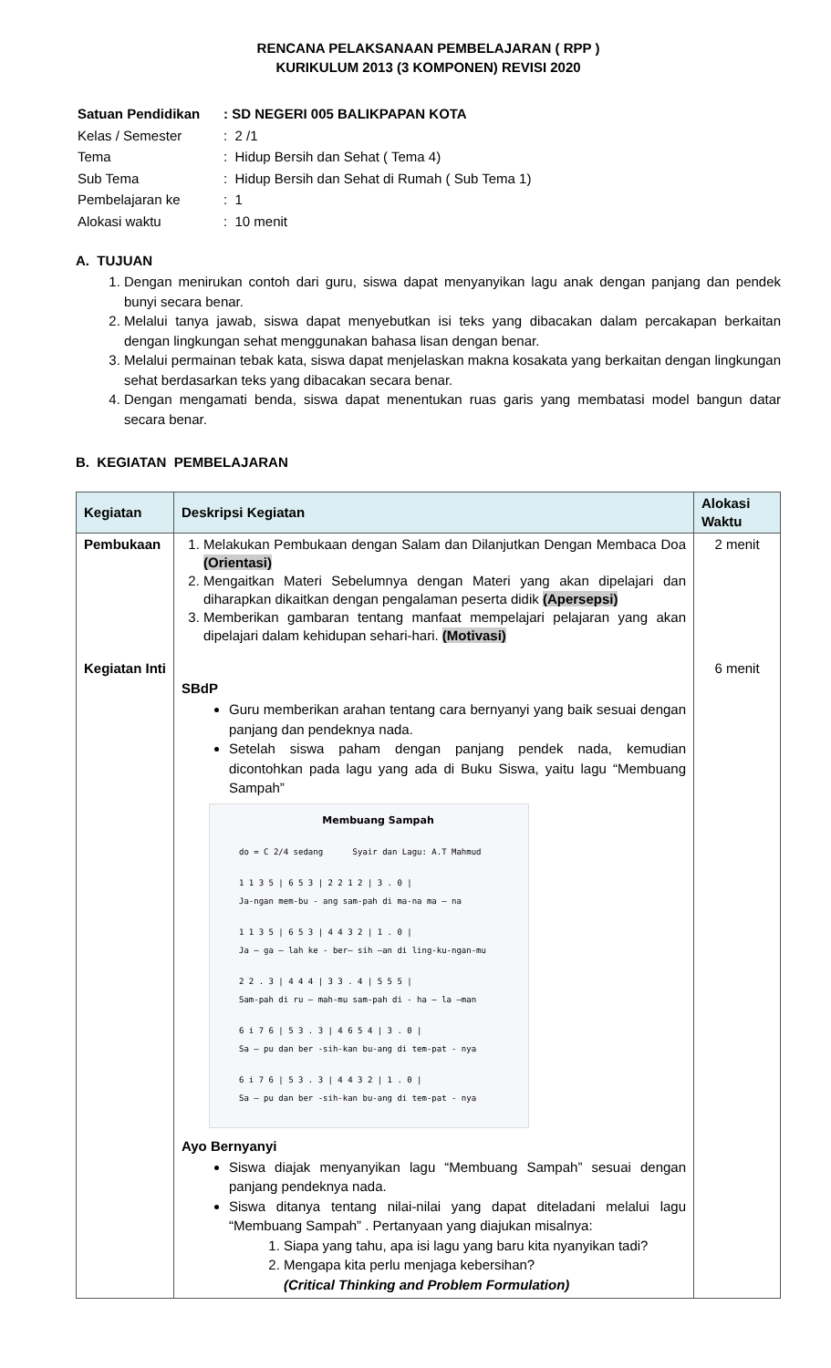RENCANA PELAKSANAAN PEMBELAJARAN ( RPP )
KURIKULUM 2013 (3 KOMPONEN) REVISI 2020
| Satuan Pendidikan | : SD NEGERI 005 BALIKPAPAN KOTA |
| Kelas / Semester | : 2 /1 |
| Tema | : Hidup Bersih dan Sehat ( Tema 4) |
| Sub Tema | : Hidup Bersih dan Sehat di Rumah ( Sub Tema 1) |
| Pembelajaran ke | : 1 |
| Alokasi waktu | : 10 menit |
A. TUJUAN
1. Dengan menirukan contoh dari guru, siswa dapat menyanyikan lagu anak dengan panjang dan pendek bunyi secara benar.
2. Melalui tanya jawab, siswa dapat menyebutkan isi teks yang dibacakan dalam percakapan berkaitan dengan lingkungan sehat menggunakan bahasa lisan dengan benar.
3. Melalui permainan tebak kata, siswa dapat menjelaskan makna kosakata yang berkaitan dengan lingkungan sehat berdasarkan teks yang dibacakan secara benar.
4. Dengan mengamati benda, siswa dapat menentukan ruas garis yang membatasi model bangun datar secara benar.
B. KEGIATAN PEMBELAJARAN
| Kegiatan | Deskripsi Kegiatan | Alokasi Waktu |
| --- | --- | --- |
| Pembukaan | 1. Melakukan Pembukaan dengan Salam dan Dilanjutkan Dengan Membaca Doa (Orientasi) 2. Mengaitkan Materi Sebelumnya dengan Materi yang akan dipelajari dan diharapkan dikaitkan dengan pengalaman peserta didik (Apersepsi) 3. Memberikan gambaran tentang manfaat mempelajari pelajaran yang akan dipelajari dalam kehidupan sehari-hari. (Motivasi) | 2 menit |
| Kegiatan Inti | SBdP Guru memberikan arahan tentang cara bernyanyi yang baik sesuai dengan panjang dan pendeknya nada. Setelah siswa paham dengan panjang pendek nada, kemudian dicontohkan pada lagu yang ada di Buku Siswa, yaitu lagu “Membuang Sampah” Membuang Sampah do = C 2/4 sedang Syair dan Lagu: A.T Mahmud 1 1 3 5 / 6 5 3 / 2 2 1 2 / 3 . 0 / Ja-ngan mem-bu - ang sam-pah di ma-na ma – na 1 1 3 5 / 6 5 3 / 4 4 3 2 / 1 . 0 / Ja – ga – lah ke - ber– sih –an di ling-ku-ngan-mu 2 2 . 3 / 4 4 4 / 3 3 . 4 / 5 5 5 / Sam-pah di ru – mah-mu sam-pah di - ha – la –man 6 i 7 6 / 5 3 . 3 / 4 6 5 4 / 3 . 0 / Sa – pu dan ber -sih-kan bu-ang di tem-pat - nya 6 i 7 6 / 5 3 . 3 / 4 4 3 2 / 1 . 0 / Sa – pu dan ber -sih-kan bu-ang di tem-pat - nya Ayo Bernyanyi Siswa diajak menyanyikan lagu “Membuang Sampah” sesuai dengan panjang pendeknya nada. Siswa ditanya tentang nilai-nilai yang dapat diteladani melalui lagu “Membuang Sampah” . Pertanyaan yang diajukan misalnya: 1. Siapa yang tahu, apa isi lagu yang baru kita nyanyikan tadi? 2. Mengapa kita perlu menjaga kebersihan? (Critical Thinking and Problem Formulation) | 6 menit |